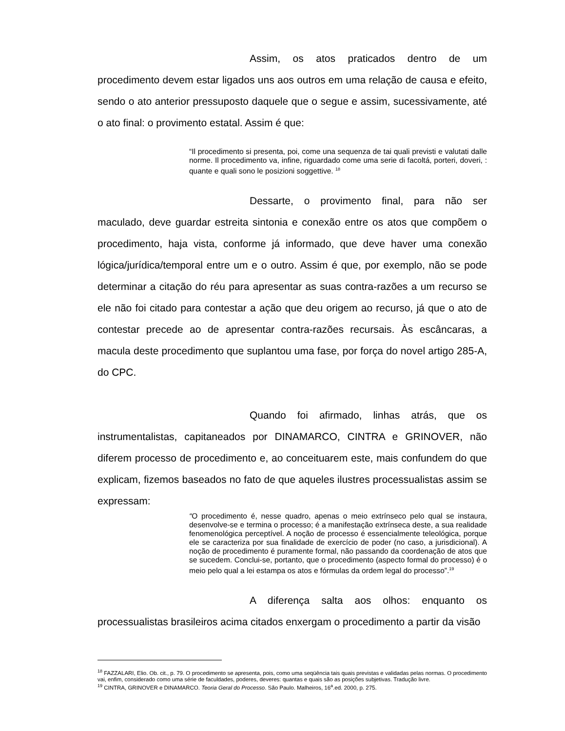Assim, os atos praticados dentro de um procedimento devem estar ligados uns aos outros em uma relação de causa e efeito, sendo o ato anterior pressuposto daquele que o segue e assim, sucessivamente, até o ato final: o provimento estatal. Assim é que:
“Il procedimento si presenta, poi, come una sequenza de tai quali previsti e valutati dalle norme. Il procedimento va, infine, riguardado come uma serie di facoltá, porteri, doveri, : quante e quali sono le posizioni soggettive. <sup>18</sup>
Dessarte, o provimento final, para não ser maculado, deve guardar estreita sintonia e conexão entre os atos que compõem o procedimento, haja vista, conforme já informado, que deve haver uma conexão lógica/jurídica/temporal entre um e o outro. Assim é que, por exemplo, não se pode determinar a citação do réu para apresentar as suas contra-razões a um recurso se ele não foi citado para contestar a ação que deu origem ao recurso, já que o ato de contestar precede ao de apresentar contra-razões recursais. Às escâncaras, a macula deste procedimento que suplantou uma fase, por força do novel artigo 285-A, do CPC.
Quando foi afirmado, linhas atrás, que os instrumentalistas, capitaneados por DINAMARCO, CINTRA e GRINOVER, não diferem processo de procedimento e, ao conceituarem este, mais confundem do que explicam, fizemos baseados no fato de que aqueles ilustres processualistas assim se expressam:
“O procedimento é, nesse quadro, apenas o meio extrínseco pelo qual se instaura, desenvolve-se e termina o processo; é a manifestação extrínseca deste, a sua realidade fenomenológica perceptível. A noção de processo é essencialmente teleológica, porque ele se caracteriza por sua finalidade de exercício de poder (no caso, a jurisdicional). A noção de procedimento é puramente formal, não passando da coordenação de atos que se sucedem. Conclui-se, portanto, que o procedimento (aspecto formal do processo) é o meio pelo qual a lei estampa os atos e fórmulas da ordem legal do processo”.<sup>19</sup>
A diferença salta aos olhos: enquanto os processualistas brasileiros acima citados enxergam o procedimento a partir da visão
<sup>18</sup> FAZZALARI, Elio. Ob. cit., p. 79. O procedimento se apresenta, pois, como uma seqüência tais quais previstas e validadas pelas normas. O procedimento vai, enfim, considerado como uma série de faculdades, poderes, deveres: quantas e quais são as posições subjetivas. Tradução livre.
<sup>19</sup> CINTRA, GRINOVER e DINAMARCO. Teoria Geral do Processo. São Paulo. Malheiros, 16<sup>a</sup>.ed. 2000, p. 275.